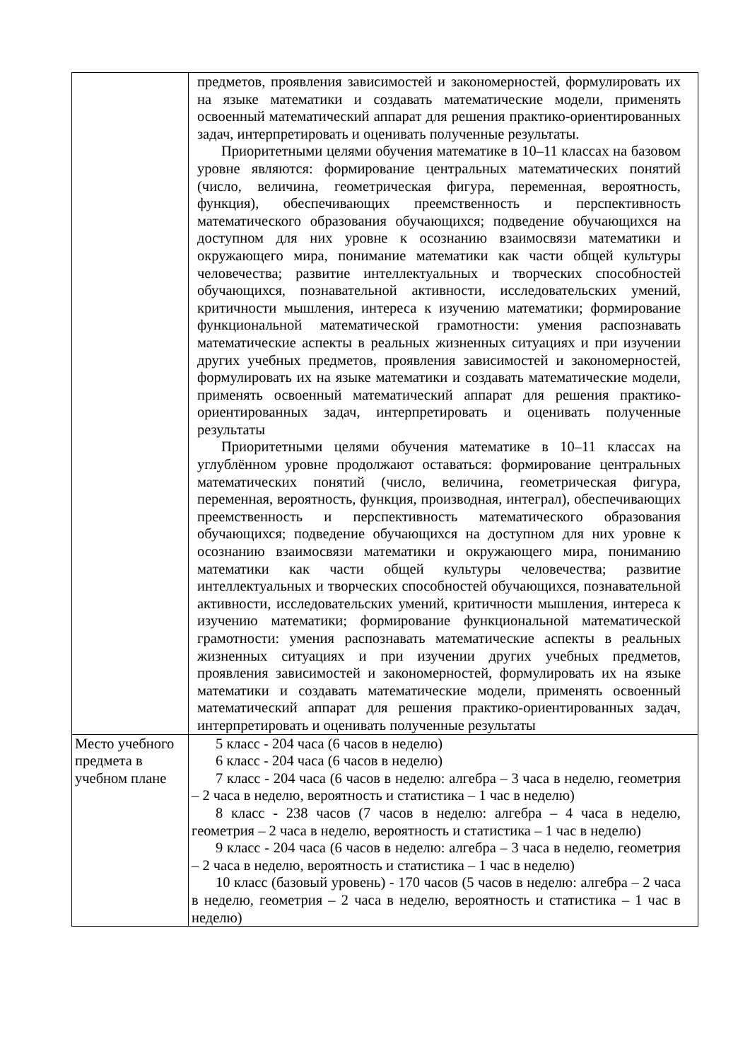| | предметов, проявления зависимостей и закономерностей, формулировать их на языке математики и создавать математические модели, применять освоенный математический аппарат для решения практико-ориентированных задач, интерпретировать и оценивать полученные результаты. Приоритетными целями обучения математике в 10–11 классах на базовом уровне являются: формирование центральных математических понятий (число, величина, геометрическая фигура, переменная, вероятность, функция), обеспечивающих преемственность и перспективность математического образования обучающихся; подведение обучающихся на доступном для них уровне к осознанию взаимосвязи математики и окружающего мира, понимание математики как части общей культуры человечества; развитие интеллектуальных и творческих способностей обучающихся, познавательной активности, исследовательских умений, критичности мышления, интереса к изучению математики; формирование функциональной математической грамотности: умения распознавать математические аспекты в реальных жизненных ситуациях и при изучении других учебных предметов, проявления зависимостей и закономерностей, формулировать их на языке математики и создавать математические модели, применять освоенный математический аппарат для решения практико-ориентированных задач, интерпретировать и оценивать полученные результаты Приоритетными целями обучения математике в 10–11 классах на углублённом уровне продолжают оставаться: формирование центральных математических понятий (число, величина, геометрическая фигура, переменная, вероятность, функция, производная, интеграл), обеспечивающих преемственность и перспективность математического образования обучающихся; подведение обучающихся на доступном для них уровне к осознанию взаимосвязи математики и окружающего мира, пониманию математики как части общей культуры человечества; развитие интеллектуальных и творческих способностей обучающихся, познавательной активности, исследовательских умений, критичности мышления, интереса к изучению математики; формирование функциональной математической грамотности: умения распознавать математические аспекты в реальных жизненных ситуациях и при изучении других учебных предметов, проявления зависимостей и закономерностей, формулировать их на языке математики и создавать математические модели, применять освоенный математический аппарат для решения практико-ориентированных задач, интерпретировать и оценивать полученные результаты |
| Место учебного предмета в учебном плане | 5 класс - 204 часа (6 часов в неделю) 6 класс - 204 часа (6 часов в неделю) 7 класс - 204 часа (6 часов в неделю: алгебра – 3 часа в неделю, геометрия – 2 часа в неделю, вероятность и статистика – 1 час в неделю) 8 класс - 238 часов (7 часов в неделю: алгебра – 4 часа в неделю, геометрия – 2 часа в неделю, вероятность и статистика – 1 час в неделю) 9 класс - 204 часа (6 часов в неделю: алгебра – 3 часа в неделю, геометрия – 2 часа в неделю, вероятность и статистика – 1 час в неделю) 10 класс (базовый уровень) - 170 часов (5 часов в неделю: алгебра – 2 часа в неделю, геометрия – 2 часа в неделю, вероятность и статистика – 1 час в неделю) |